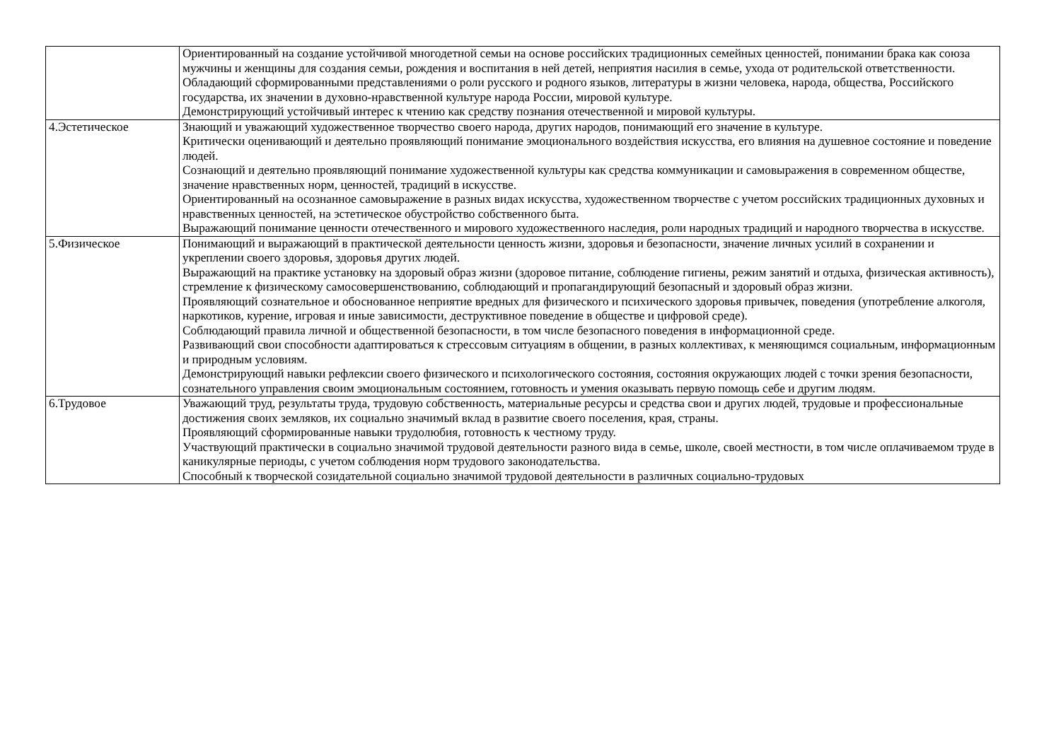| | Ориентированный на создание устойчивой многодетной семьи на основе российских традиционных семейных ценностей, понимании брака как союза мужчины и женщины для создания семьи, рождения и воспитания в ней детей, неприятия насилия в семье, ухода от родительской ответственности. Обладающий сформированными представлениями о роли русского и родного языков, литературы в жизни человека, народа, общества, Российского государства, их значении в духовно-нравственной культуре народа России, мировой культуре. Демонстрирующий устойчивый интерес к чтению как средству познания отечественной и мировой культуры. |
| 4.Эстетическое | Знающий и уважающий художественное творчество своего народа, других народов, понимающий его значение в культуре. Критически оценивающий и деятельно проявляющий понимание эмоционального воздействия искусства, его влияния на душевное состояние и поведение людей. Сознающий и деятельно проявляющий понимание художественной культуры как средства коммуникации и самовыражения в современном обществе, значение нравственных норм, ценностей, традиций в искусстве. Ориентированный на осознанное самовыражение в разных видах искусства, художественном творчестве с учетом российских традиционных духовных и нравственных ценностей, на эстетическое обустройство собственного быта. Выражающий понимание ценности отечественного и мирового художественного наследия, роли народных традиций и народного творчества в искусстве. |
| 5.Физическое | Понимающий и выражающий в практической деятельности ценность жизни, здоровья и безопасности, значение личных усилий в сохранении и укреплении своего здоровья, здоровья других людей. Выражающий на практике установку на здоровый образ жизни (здоровое питание, соблюдение гигиены, режим занятий и отдыха, физическая активность), стремление к физическому самосовершенствованию, соблюдающий и пропагандирующий безопасный и здоровый образ жизни. Проявляющий сознательное и обоснованное неприятие вредных для физического и психического здоровья привычек, поведения (употребление алкоголя, наркотиков, курение, игровая и иные зависимости, деструктивное поведение в обществе и цифровой среде). Соблюдающий правила личной и общественной безопасности, в том числе безопасного поведения в информационной среде. Развивающий свои способности адаптироваться к стрессовым ситуациям в общении, в разных коллективах, к меняющимся социальным, информационным и природным условиям. Демонстрирующий навыки рефлексии своего физического и психологического состояния, состояния окружающих людей с точки зрения безопасности, сознательного управления своим эмоциональным состоянием, готовность и умения оказывать первую помощь себе и другим людям. |
| 6.Трудовое | Уважающий труд, результаты труда, трудовую собственность, материальные ресурсы и средства свои и других людей, трудовые и профессиональные достижения своих земляков, их социально значимый вклад в развитие своего поселения, края, страны. Проявляющий сформированные навыки трудолюбия, готовность к честному труду. Участвующий практически в социально значимой трудовой деятельности разного вида в семье, школе, своей местности, в том числе оплачиваемом труде в каникулярные периоды, с учетом соблюдения норм трудового законодательства. Способный к творческой созидательной социально значимой трудовой деятельности в различных социально-трудовых |